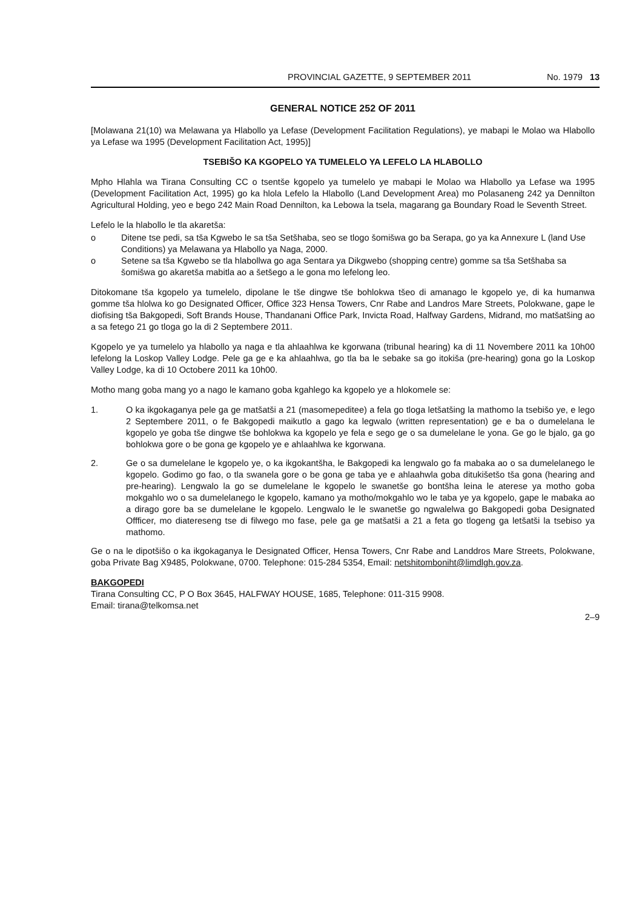PROVINCIAL GAZETTE, 9 SEPTEMBER 2011 No. 1979 13
GENERAL NOTICE 252 OF 2011
[Molawana 21(10) wa Melawana ya Hlabollo ya Lefase (Development Facilitation Regulations), ye mabapi le Molao wa Hlabollo ya Lefase wa 1995 (Development Facilitation Act, 1995)]
TSEBIŠO KA KGOPELO YA TUMELELO YA LEFELO LA HLABOLLO
Mpho Hlahla wa Tirana Consulting CC o tsentše kgopelo ya tumelelo ye mabapi le Molao wa Hlabollo ya Lefase wa 1995 (Development Facilitation Act, 1995) go ka hlola Lefelo la Hlabollo (Land Development Area) mo Polasaneng 242 ya Dennilton Agricultural Holding, yeo e bego 242 Main Road Dennilton, ka Lebowa la tsela, magarang ga Boundary Road le Seventh Street.
Lefelo le la hlabollo le tla akaretša:
o Ditene tse pedi, sa tša Kgwebo le sa tša Setšhaba, seo se tlogo šomišwa go ba Serapa, go ya ka Annexure L (land Use Conditions) ya Melawana ya Hlabollo ya Naga, 2000.
o Setene sa tša Kgwebo se tla hlabollwa go aga Sentara ya Dikgwebo (shopping centre) gomme sa tša Setšhaba sa šomišwa go akaretša mabitla ao a šetšego a le gona mo lefelong leo.
Ditokomane tša kgopelo ya tumelelo, dipolane le tše dingwe tše bohlokwa tšeo di amanago le kgopelo ye, di ka humanwa gomme tša hlolwa ko go Designated Officer, Office 323 Hensa Towers, Cnr Rabe and Landros Mare Streets, Polokwane, gape le diofising tša Bakgopedi, Soft Brands House, Thandanani Office Park, Invicta Road, Halfway Gardens, Midrand, mo matšatšing ao a sa fetego 21 go tloga go la di 2 Septembere 2011.
Kgopelo ye ya tumelelo ya hlabollo ya naga e tla ahlaahlwa ke kgorwana (tribunal hearing) ka di 11 Novembere 2011 ka 10h00 lefelong la Loskop Valley Lodge. Pele ga ge e ka ahlaahlwa, go tla ba le sebake sa go itokiša (pre-hearing) gona go la Loskop Valley Lodge, ka di 10 Octobere 2011 ka 10h00.
Motho mang goba mang yo a nago le kamano goba kgahlego ka kgopelo ye a hlokomele se:
1. O ka ikgokaganya pele ga ge matšatši a 21 (masomepeditee) a fela go tloga letšatšing la mathomo la tsebišo ye, e lego 2 Septembere 2011, o fe Bakgopedi maikutlo a gago ka legwalo (written representation) ge e ba o dumelelana le kgopelo ye goba tše dingwe tše bohlokwa ka kgopelo ye fela e sego ge o sa dumelelane le yona. Ge go le bjalo, ga go bohlokwa gore o be gona ge kgopelo ye e ahlaahlwa ke kgorwana.
2. Ge o sa dumelelane le kgopelo ye, o ka ikgokantšha, le Bakgopedi ka lengwalo go fa mabaka ao o sa dumelelanego le kgopelo. Godimo go fao, o tla swanela gore o be gona ge taba ye e ahlaahwla goba ditukišetšo tša gona (hearing and pre-hearing). Lengwalo la go se dumelelane le kgopelo le swanetše go bontšha leina le aterese ya motho goba mokgahlo wo o sa dumelelanego le kgopelo, kamano ya motho/mokgahlo wo le taba ye ya kgopelo, gape le mabaka ao a dirago gore ba se dumelelane le kgopelo. Lengwalo le le swanetše go ngwalelwa go Bakgopedi goba Designated Offficer, mo diatereseng tse di filwego mo fase, pele ga ge matšatši a 21 a feta go tlogeng ga letšatši la tsebiso ya mathomo.
Ge o na le dipotšišo o ka ikgokaganya le Designated Officer, Hensa Towers, Cnr Rabe and Landdros Mare Streets, Polokwane, goba Private Bag X9485, Polokwane, 0700. Telephone: 015-284 5354, Email: netshitomboniht@limdlgh.gov.za.
BAKGOPEDI
Tirana Consulting CC, P O Box 3645, HALFWAY HOUSE, 1685, Telephone: 011-315 9908.
Email: tirana@telkomsa.net
2–9